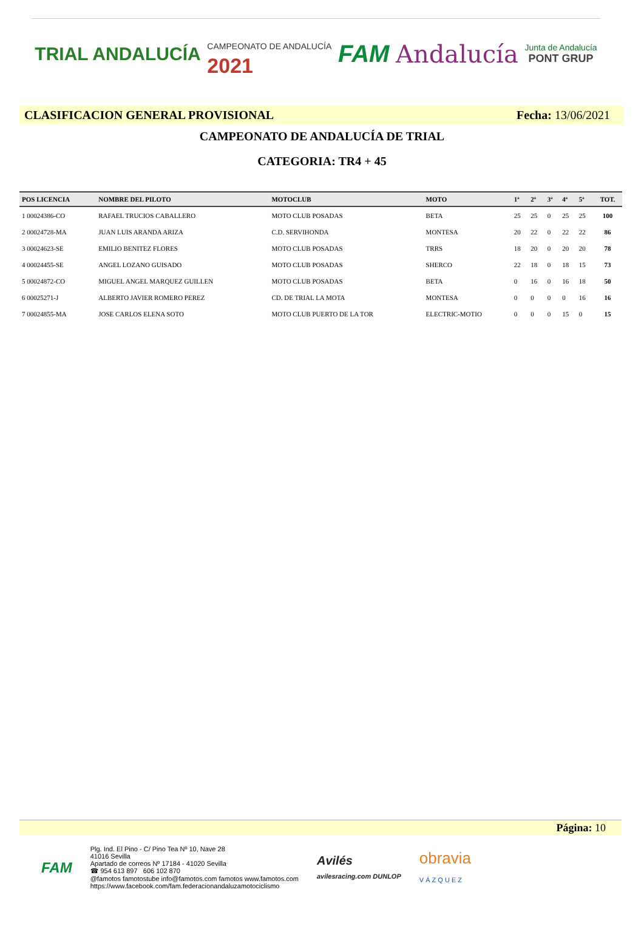TRIAL ANDALUCÍA
CAMPEONATO DE ANDALUCÍA
2021
FAM Andalucía
Junta de Andalucía
PONT GRUP
CLASIFICACION GENERAL PROVISIONAL Fecha: 13/06/2021
CAMPEONATO DE ANDALUCÍA DE TRIAL
CATEGORIA: TR4 + 45
| POS LICENCIA | NOMBRE DEL PILOTO | MOTOCLUB | MOTO | 1ª | 2ª | 3ª | 4ª | 5ª | TOT. |
| --- | --- | --- | --- | --- | --- | --- | --- | --- | --- |
| 1 00024386-CO | RAFAEL TRUCIOS CABALLERO | MOTO CLUB POSADAS | BETA | 25 | 25 | 0 | 25 | 25 | 100 |
| 2 00024728-MA | JUAN LUIS ARANDA ARIZA | C.D. SERVIHONDA | MONTESA | 20 | 22 | 0 | 22 | 22 | 86 |
| 3 00024623-SE | EMILIO BENITEZ FLORES | MOTO CLUB POSADAS | TRRS | 18 | 20 | 0 | 20 | 20 | 78 |
| 4 00024455-SE | ANGEL LOZANO GUISADO | MOTO CLUB POSADAS | SHERCO | 22 | 18 | 0 | 18 | 15 | 73 |
| 5 00024872-CO | MIGUEL ANGEL MARQUEZ GUILLEN | MOTO CLUB POSADAS | BETA | 0 | 16 | 0 | 16 | 18 | 50 |
| 6 00025271-J | ALBERTO JAVIER ROMERO PEREZ | CD. DE TRIAL LA MOTA | MONTESA | 0 | 0 | 0 | 0 | 16 | 16 |
| 7 00024855-MA | JOSE CARLOS ELENA SOTO | MOTO CLUB PUERTO DE LA TOR | ELECTRIC-MOTIO | 0 | 0 | 0 | 15 | 0 | 15 |
Página: 10
FAM
Plg. Ind. El Pino - C/ Pino Tea Nº 10, Nave 28
41016 Sevilla
Apartado de correos Nº 17184 - 41020 Sevilla
☎ 954 613 897 606 102 870
@famotos famotostube info@famotos.com famotos www.famotos.com
https://www.facebook.com/fam.federacionandaluzamotociclismo
Avilés
avilesracing.com DUNLOP
obravia
V Á Z Q U E Z